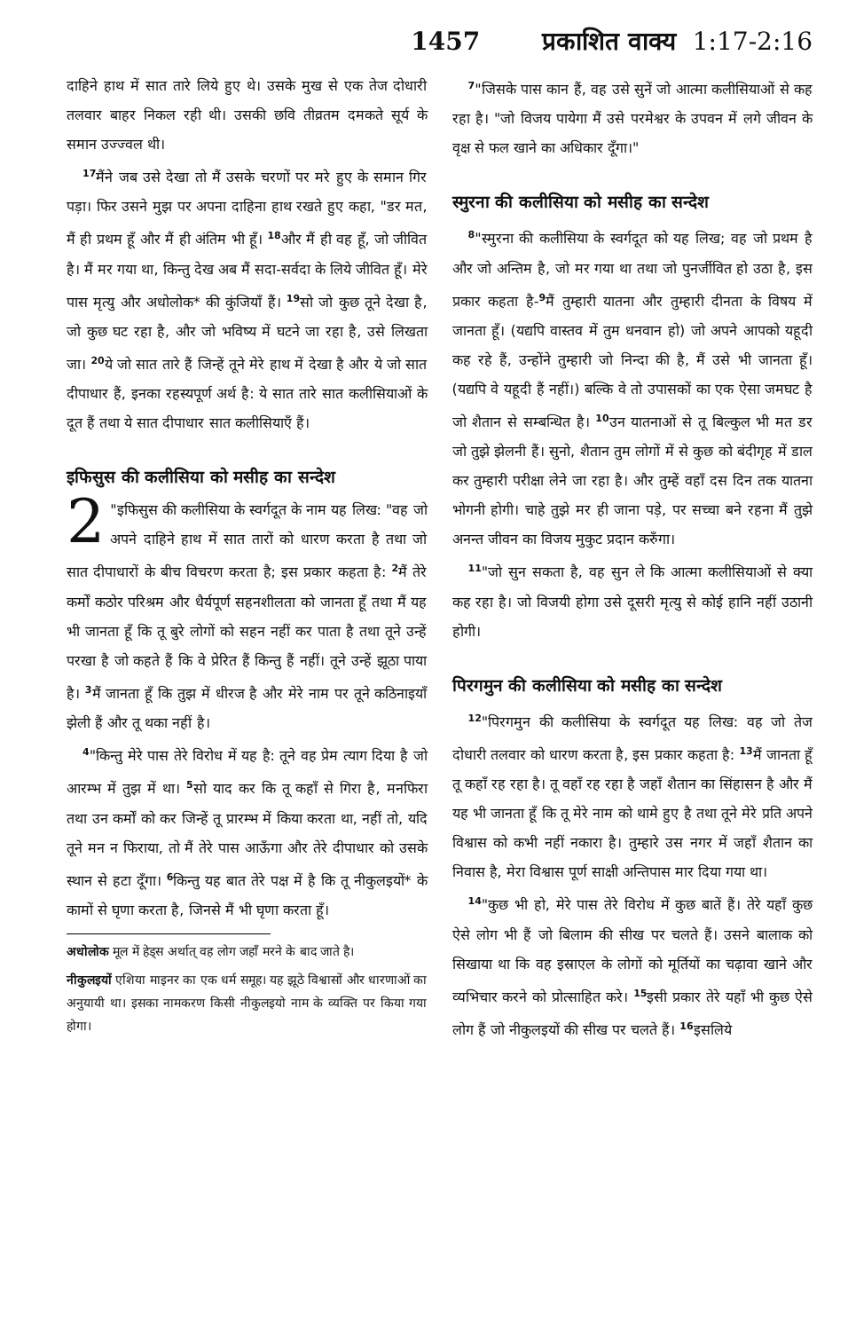1457 प्रकाशित वाक्य 1:17-2:16
दाहिने हाथ में सात तारे लिये हुए थे। उसके मुख से एक तेज दोधारी तलवार बाहर निकल रही थी। उसकी छवि तीव्रतम दमकते सूर्य के समान उज्ज्वल थी।
<sup>17</sup> मैंने जब उसे देखा तो मैं उसके चरणों पर मरे हुए के समान गिर पड़ा। फिर उसने मुझ पर अपना दाहिना हाथ रखते हुए कहा, "डर मत, मैं ही प्रथम हूँ और मैं ही अंतिम भी हूँ। <sup>18</sup>और मैं ही वह हूँ, जो जीवित है। मैं मर गया था, किन्तु देख अब मैं सदा-सर्वदा के लिये जीवित हूँ। मेरे पास मृत्यु और अधोलोक* की कुंजियाँ हैं। <sup>19</sup>सो जो कुछ तूने देखा है, जो कुछ घट रहा है, और जो भविष्य में घटने जा रहा है, उसे लिखता जा। <sup>20</sup>ये जो सात तारे हैं जिन्हें तूने मेरे हाथ में देखा है और ये जो सात दीपाधार हैं, इनका रहस्यपूर्ण अर्थ है: ये सात तारे सात कलीसियाओं के दूत हैं तथा ये सात दीपाधार सात कलीसियाएँ हैं।
इफिसुस की कलीसिया को मसीह का सन्देश
2 "इफिसुस की कलीसिया के स्वर्गदूत के नाम यह लिख: "वह जो अपने दाहिने हाथ में सात तारों को धारण करता है तथा जो सात दीपाधारों के बीच विचरण करता है; इस प्रकार कहता है: <sup>2</sup>मैं तेरे कर्मों कठोर परिश्रम और धैर्यपूर्ण सहनशीलता को जानता हूँ तथा मैं यह भी जानता हूँ कि तू बुरे लोगों को सहन नहीं कर पाता है तथा तूने उन्हें परखा है जो कहते हैं कि वे प्रेरित हैं किन्तु हैं नहीं। तूने उन्हें झूठा पाया है। <sup>3</sup>मैं जानता हूँ कि तुझ में धीरज है और मेरे नाम पर तूने कठिनाइयाँ झेली हैं और तू थका नहीं है।
<sup>4</sup> "किन्तु मेरे पास तेरे विरोध में यह है: तूने वह प्रेम त्याग दिया है जो आरम्भ में तुझ में था। <sup>5</sup>सो याद कर कि तू कहाँ से गिरा है, मनफिरा तथा उन कर्मों को कर जिन्हें तू प्रारम्भ में किया करता था, नहीं तो, यदि तूने मन न फिराया, तो मैं तेरे पास आऊँगा और तेरे दीपाधार को उसके स्थान से हटा दूँगा। <sup>6</sup>किन्तु यह बात तेरे पक्ष में है कि तू नीकुलइयों* के कामों से घृणा करता है, जिनसे मैं भी घृणा करता हूँ।
अधोलोक मूल में हेड्स अर्थात् वह लोग जहाँ मरने के बाद जाते है।
नीकुलइयों एशिया माइनर का एक धर्म समूह। यह झूठे विश्वासों और धारणाओं का अनुयायी था। इसका नामकरण किसी नीकुलइयो नाम के व्यक्ति पर किया गया होगा।
<sup>7</sup> "जिसके पास कान हैं, वह उसे सुनें जो आत्मा कलीसियाओं से कह रहा है। "जो विजय पायेगा मैं उसे परमेश्वर के उपवन में लगे जीवन के वृक्ष से फल खाने का अधिकार दूँगा।"
स्मुरना की कलीसिया को मसीह का सन्देश
<sup>8</sup> "स्मुरना की कलीसिया के स्वर्गदूत को यह लिख; वह जो प्रथम है और जो अन्तिम है, जो मर गया था तथा जो पुनर्जीवित हो उठा है, इस प्रकार कहता है-<sup>9</sup>मैं तुम्हारी यातना और तुम्हारी दीनता के विषय में जानता हूँ। (यद्यपि वास्तव में तुम धनवान हो) जो अपने आपको यहूदी कह रहे हैं, उन्होंने तुम्हारी जो निन्दा की है, मैं उसे भी जानता हूँ। (यद्यपि वे यहूदी हैं नहीं।) बल्कि वे तो उपासकों का एक ऐसा जमघट है जो शैतान से सम्बन्धित है। <sup>10</sup>उन यातनाओं से तू बिल्कुल भी मत डर जो तुझे झेलनी हैं। सुनो, शैतान तुम लोगों में से कुछ को बंदीगृह में डाल कर तुम्हारी परीक्षा लेने जा रहा है। और तुम्हें वहाँ दस दिन तक यातना भोगनी होगी। चाहे तुझे मर ही जाना पड़े, पर सच्चा बने रहना मैं तुझे अनन्त जीवन का विजय मुकुट प्रदान करुँगा।
<sup>11</sup> "जो सुन सकता है, वह सुन ले कि आत्मा कलीसियाओं से क्या कह रहा है। जो विजयी होगा उसे दूसरी मृत्यु से कोई हानि नहीं उठानी होगी।
पिरगमुन की कलीसिया को मसीह का सन्देश
<sup>12</sup> "पिरगमुन की कलीसिया के स्वर्गदूत यह लिख: वह जो तेज दोधारी तलवार को धारण करता है, इस प्रकार कहता है: <sup>13</sup>मैं जानता हूँ तू कहाँ रह रहा है। तू वहाँ रह रहा है जहाँ शैतान का सिंहासन है और मैं यह भी जानता हूँ कि तू मेरे नाम को थामे हुए है तथा तूने मेरे प्रति अपने विश्वास को कभी नहीं नकारा है। तुम्हारे उस नगर में जहाँ शैतान का निवास है, मेरा विश्वास पूर्ण साक्षी अन्तिपास मार दिया गया था।
<sup>14</sup> "कुछ भी हो, मेरे पास तेरे विरोध में कुछ बातें हैं। तेरे यहाँ कुछ ऐसे लोग भी हैं जो बिलाम की सीख पर चलते हैं। उसने बालाक को सिखाया था कि वह इस्राएल के लोगों को मूर्तियों का चढ़ावा खाने और व्यभिचार करने को प्रोत्साहित करे। <sup>15</sup>इसी प्रकार तेरे यहाँ भी कुछ ऐसे लोग हैं जो नीकुलइयों की सीख पर चलते हैं। <sup>16</sup>इसलिये